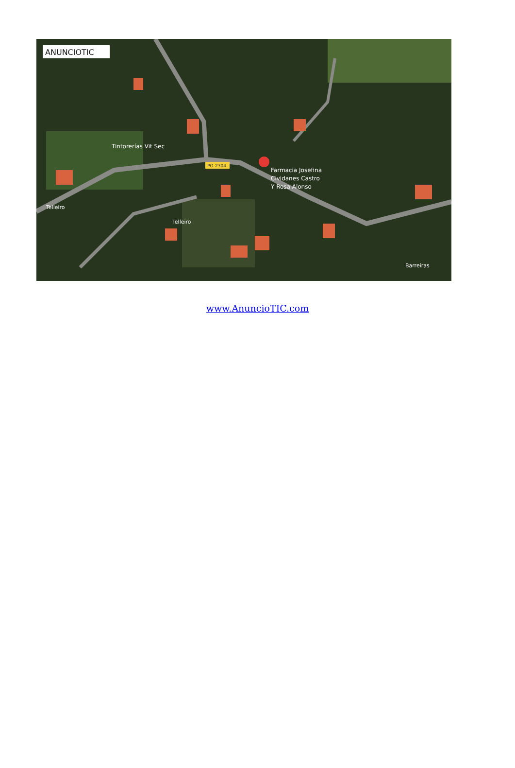ANUNCIOTIC
Tintorerías Vit Sec
PO-2304
Farmacia Josefina
Cividanes Castro
Y Rosa Alonso
Telleiro
Telleiro
Barreiras
www.AnuncioTIC.com